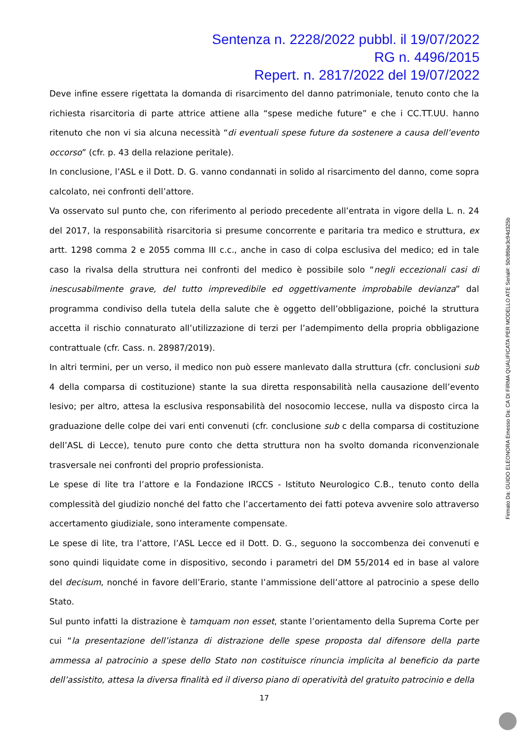Sentenza n. 2228/2022 pubbl. il 19/07/2022
RG n. 4496/2015
Repert. n. 2817/2022 del 19/07/2022
Deve infine essere rigettata la domanda di risarcimento del danno patrimoniale, tenuto conto che la richiesta risarcitoria di parte attrice attiene alla “spese mediche future” e che i CC.TT.UU. hanno ritenuto che non vi sia alcuna necessità “di eventuali spese future da sostenere a causa dell’evento occorso” (cfr. p. 43 della relazione peritale).
In conclusione, l’ASL e il Dott. D. G. vanno condannati in solido al risarcimento del danno, come sopra calcolato, nei confronti dell’attore.
Va osservato sul punto che, con riferimento al periodo precedente all’entrata in vigore della L. n. 24 del 2017, la responsabilità risarcitoria si presume concorrente e paritaria tra medico e struttura, ex artt. 1298 comma 2 e 2055 comma III c.c., anche in caso di colpa esclusiva del medico; ed in tale caso la rivalsa della struttura nei confronti del medico è possibile solo “negli eccezionali casi di inescusabilmente grave, del tutto imprevedibile ed oggettivamente improbabile devianza” dal programma condiviso della tutela della salute che è oggetto dell’obbligazione, poiché la struttura accetta il rischio connaturato all’utilizzazione di terzi per l’adempimento della propria obbligazione contrattuale (cfr. Cass. n. 28987/2019).
In altri termini, per un verso, il medico non può essere manlevato dalla struttura (cfr. conclusioni sub 4 della comparsa di costituzione) stante la sua diretta responsabilità nella causazione dell’evento lesivo; per altro, attesa la esclusiva responsabilità del nosocomio leccese, nulla va disposto circa la graduazione delle colpe dei vari enti convenuti (cfr. conclusione sub c della comparsa di costituzione dell’ASL di Lecce), tenuto pure conto che detta struttura non ha svolto domanda riconvenzionale trasversale nei confronti del proprio professionista.
Le spese di lite tra l’attore e la Fondazione IRCCS - Istituto Neurologico C.B., tenuto conto della complessità del giudizio nonché del fatto che l’accertamento dei fatti poteva avvenire solo attraverso accertamento giudiziale, sono interamente compensate.
Le spese di lite, tra l’attore, l’ASL Lecce ed il Dott. D. G., seguono la soccombenza dei convenuti e sono quindi liquidate come in dispositivo, secondo i parametri del DM 55/2014 ed in base al valore del decisum, nonché in favore dell’Erario, stante l’ammissione dell’attore al patrocinio a spese dello Stato.
Sul punto infatti la distrazione è tamquam non esset, stante l’orientamento della Suprema Corte per cui “la presentazione dell’istanza di distrazione delle spese proposta dal difensore della parte ammessa al patrocinio a spese dello Stato non costituisce rinuncia implicita al beneficio da parte dell’assistito, attesa la diversa finalità ed il diverso piano di operatività del gratuito patrocinio e della
17
Firmato Da: GUIDO ELEONORA Emesso Da: CA DI FIRMA QUALIFICATA PER MODELLO ATE Serial#: 50c86be3c94d325b